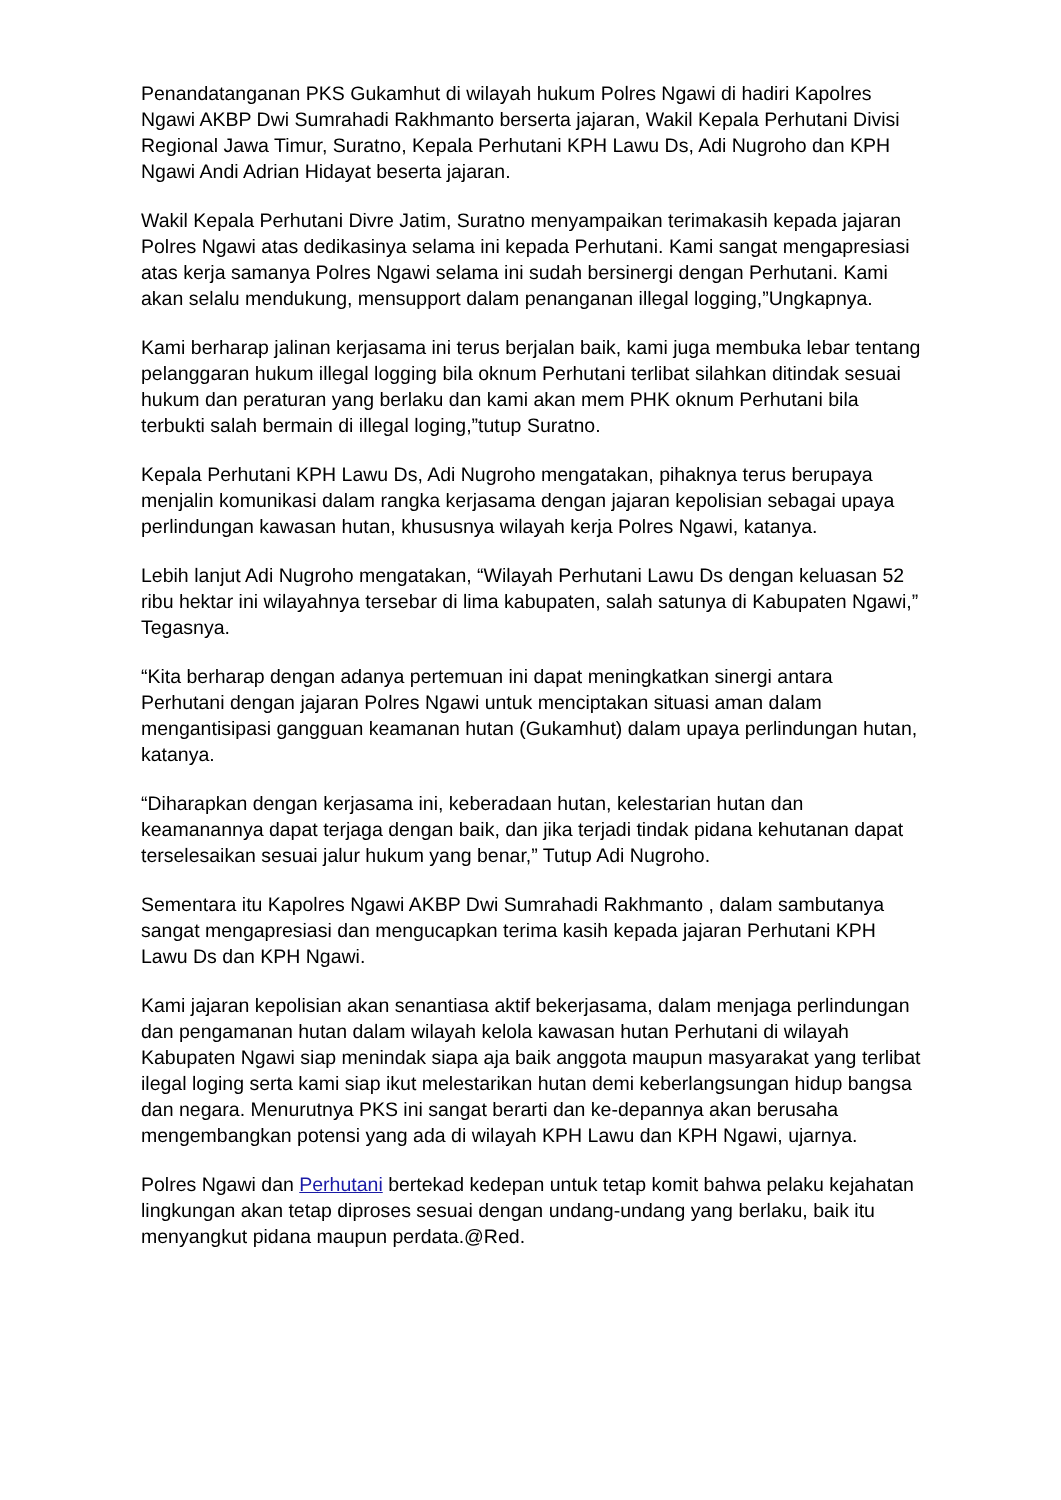Penandatanganan PKS Gukamhut di wilayah hukum Polres Ngawi di hadiri Kapolres Ngawi AKBP Dwi Sumrahadi Rakhmanto berserta jajaran, Wakil Kepala Perhutani Divisi Regional Jawa Timur, Suratno, Kepala Perhutani KPH Lawu Ds, Adi Nugroho dan KPH Ngawi Andi Adrian Hidayat beserta jajaran.
Wakil Kepala Perhutani Divre Jatim, Suratno menyampaikan terimakasih kepada jajaran Polres Ngawi atas dedikasinya selama ini kepada Perhutani. Kami sangat mengapresiasi atas kerja samanya Polres Ngawi selama ini sudah bersinergi dengan Perhutani. Kami akan selalu mendukung, mensupport dalam penanganan illegal logging,”Ungkapnya.
Kami berharap jalinan kerjasama ini terus berjalan baik, kami juga membuka lebar tentang pelanggaran hukum illegal logging bila oknum Perhutani terlibat silahkan ditindak sesuai hukum dan peraturan yang berlaku dan kami akan mem PHK oknum Perhutani bila terbukti salah bermain di illegal loging,”tutup Suratno.
Kepala Perhutani KPH Lawu Ds, Adi Nugroho mengatakan, pihaknya terus berupaya menjalin komunikasi dalam rangka kerjasama dengan jajaran kepolisian sebagai upaya perlindungan kawasan hutan, khususnya wilayah kerja Polres Ngawi, katanya.
Lebih lanjut Adi Nugroho mengatakan, “Wilayah Perhutani Lawu Ds dengan keluasan 52 ribu hektar ini wilayahnya tersebar di lima kabupaten, salah satunya di Kabupaten Ngawi,” Tegasnya.
“Kita berharap dengan adanya pertemuan ini dapat meningkatkan sinergi antara Perhutani dengan jajaran Polres Ngawi untuk menciptakan situasi aman dalam mengantisipasi gangguan keamanan hutan (Gukamhut) dalam upaya perlindungan hutan, katanya.
“Diharapkan dengan kerjasama ini, keberadaan hutan, kelestarian hutan dan keamanannya dapat terjaga dengan baik, dan jika terjadi tindak pidana kehutanan dapat terselesaikan sesuai jalur hukum yang benar,” Tutup Adi Nugroho.
Sementara itu Kapolres Ngawi AKBP Dwi Sumrahadi Rakhmanto , dalam sambutanya sangat mengapresiasi dan mengucapkan terima kasih kepada jajaran Perhutani KPH Lawu Ds dan KPH Ngawi.
Kami jajaran kepolisian akan senantiasa aktif bekerjasama, dalam menjaga perlindungan dan pengamanan hutan dalam wilayah kelola kawasan hutan Perhutani di wilayah Kabupaten Ngawi siap menindak siapa aja baik anggota maupun masyarakat yang terlibat ilegal loging serta kami siap ikut melestarikan hutan demi keberlangsungan hidup bangsa dan negara. Menurutnya PKS ini sangat berarti dan ke-depannya akan berusaha mengembangkan potensi yang ada di wilayah KPH Lawu dan KPH Ngawi, ujarnya.
Polres Ngawi dan Perhutani bertekad kedepan untuk tetap komit bahwa pelaku kejahatan lingkungan akan tetap diproses sesuai dengan undang-undang yang berlaku, baik itu menyangkut pidana maupun perdata.@Red.